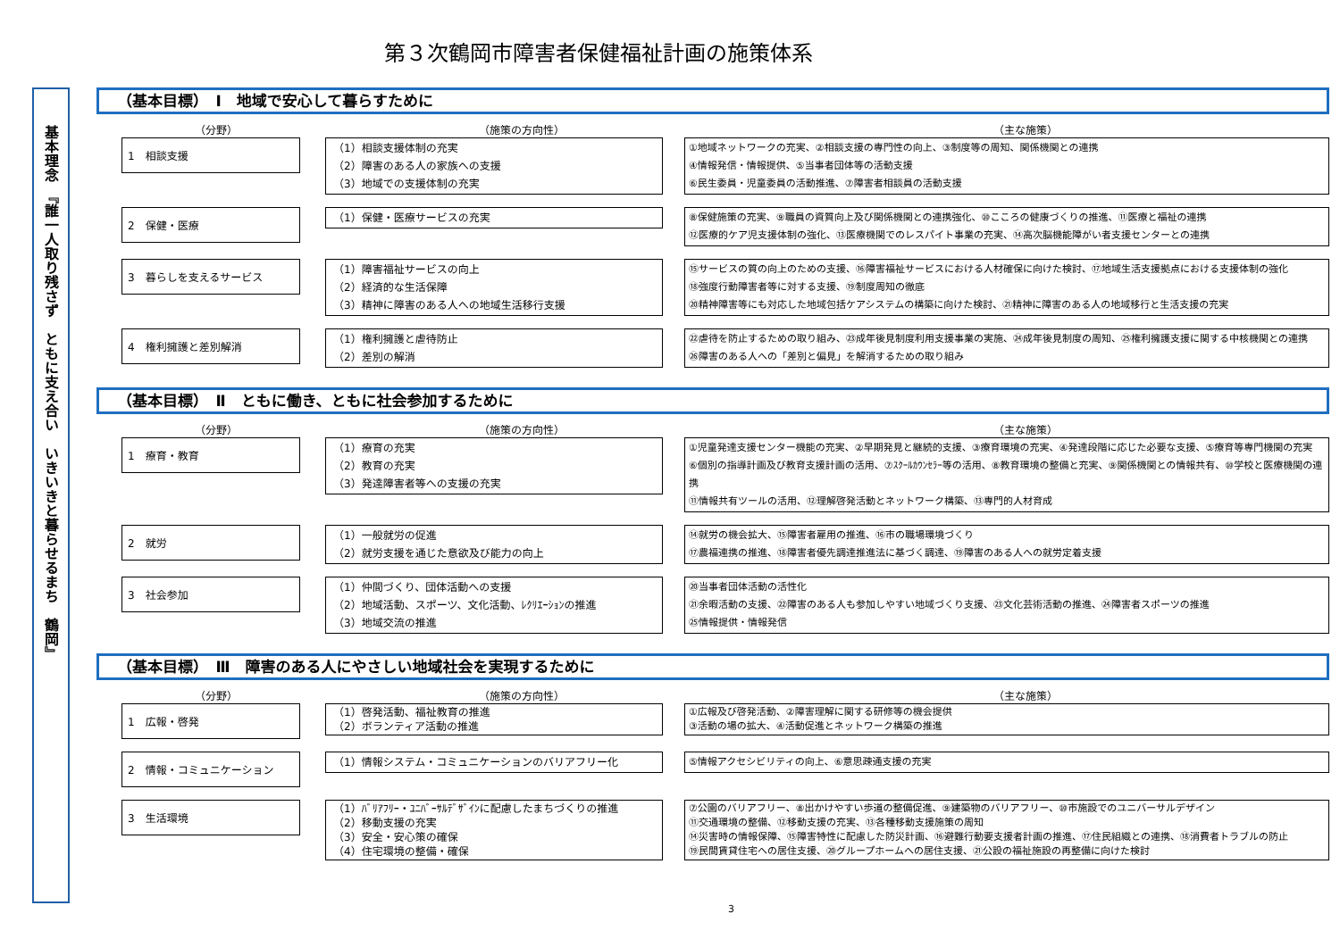第３次鶴岡市障害者保健福祉計画の施策体系
基本理念　『誰一人取り残さず　ともに支え合い　いきいきと暮らせるまち　鶴岡』
（基本目標）　Ⅰ　地域で安心して暮らすために
（分野） （施策の方向性） （主な施策）
1　相談支援
（1）相談支援体制の充実
（2）障害のある人の家族への支援
（3）地域での支援体制の充実
①地域ネットワークの充実、②相談支援の専門性の向上、③制度等の周知、関係機関との連携
④情報発信・情報提供、⑤当事者団体等の活動支援
⑥民生委員・児童委員の活動推進、⑦障害者相談員の活動支援
2　保健・医療
（1）保健・医療サービスの充実 ⑧保健施策の充実、⑨職員の資質向上及び関係機関との連携強化、⑩こころの健康づくりの推進、⑪医療と福祉の連携
⑫医療的ケア児支援体制の強化、⑬医療機関でのレスパイト事業の充実、⑭高次脳機能障がい者支援センターとの連携
3　暮らしを支えるサービス
（1）障害福祉サービスの向上
（2）経済的な生活保障
（3）精神に障害のある人への地域生活移行支援
⑮サービスの質の向上のための支援、⑯障害福祉サービスにおける人材確保に向けた検討、⑰地域生活支援拠点における支援体制の強化
⑱強度行動障害者等に対する支援、⑲制度周知の徹底
⑳精神障害等にも対応した地域包括ケアシステムの構築に向けた検討、㉑精神に障害のある人の地域移行と生活支援の充実
4　権利擁護と差別解消
（1）権利擁護と虐待防止
（2）差別の解消
㉒虐待を防止するための取り組み、㉓成年後見制度利用支援事業の実施、㉔成年後見制度の周知、㉕権利擁護支援に関する中核機関との連携
㉖障害のある人への「差別と偏見」を解消するための取り組み
（基本目標）　Ⅱ　ともに働き、ともに社会参加するために
（分野） （施策の方向性） （主な施策）
1　療育・教育
（1）療育の充実
（2）教育の充実
（3）発達障害者等への支援の充実
①児童発達支援センター機能の充実、②早期発見と継続的支援、③療育環境の充実、④発達段階に応じた必要な支援、⑤療育等専門機関の充実
⑥個別の指導計画及び教育支援計画の活用、⑦ｽｸｰﾙｶｳﾝｾﾗｰ等の活用、⑧教育環境の整備と充実、⑨関係機関との情報共有、⑩学校と医療機関の連携
⑪情報共有ツールの活用、⑫理解啓発活動とネットワーク構築、⑬専門的人材育成
2　就労
（1）一般就労の促進
（2）就労支援を通じた意欲及び能力の向上
⑭就労の機会拡大、⑮障害者雇用の推進、⑯市の職場環境づくり
⑰農福連携の推進、⑱障害者優先調達推進法に基づく調達、⑲障害のある人への就労定着支援
3　社会参加
（1）仲間づくり、団体活動への支援
（2）地域活動、スポーツ、文化活動、ﾚｸﾘｴｰｼｮﾝの推進
（3）地域交流の推進
⑳当事者団体活動の活性化
㉑余暇活動の支援、㉒障害のある人も参加しやすい地域づくり支援、㉓文化芸術活動の推進、㉔障害者スポーツの推進
㉕情報提供・情報発信
（基本目標）　Ⅲ　障害のある人にやさしい地域社会を実現するために
（分野） （施策の方向性） （主な施策）
1　広報・啓発
（1）啓発活動、福祉教育の推進
（2）ボランティア活動の推進
①広報及び啓発活動、②障害理解に関する研修等の機会提供
③活動の場の拡大、④活動促進とネットワーク構築の推進
2　情報・コミュニケーション
（1）情報システム・コミュニケーションのバリアフリー化 ⑤情報アクセシビリティの向上、⑥意思疎通支援の充実
3　生活環境
（1）ﾊﾞﾘｱﾌﾘｰ・ﾕﾆﾊﾞｰｻﾙﾃﾞｻﾞｲﾝに配慮したまちづくりの推進
（2）移動支援の充実
（3）安全・安心策の確保
（4）住宅環境の整備・確保
⑦公園のバリアフリー、⑧出かけやすい歩道の整備促進、⑨建築物のバリアフリー、⑩市施設でのユニバーサルデザイン
⑪交通環境の整備、⑫移動支援の充実、⑬各種移動支援施策の周知
⑭災害時の情報保障、⑮障害特性に配慮した防災計画、⑯避難行動要支援者計画の推進、⑰住民組織との連携、⑱消費者トラブルの防止
⑲民間賃貸住宅への居住支援、⑳グループホームへの居住支援、㉑公設の福祉施設の再整備に向けた検討
3